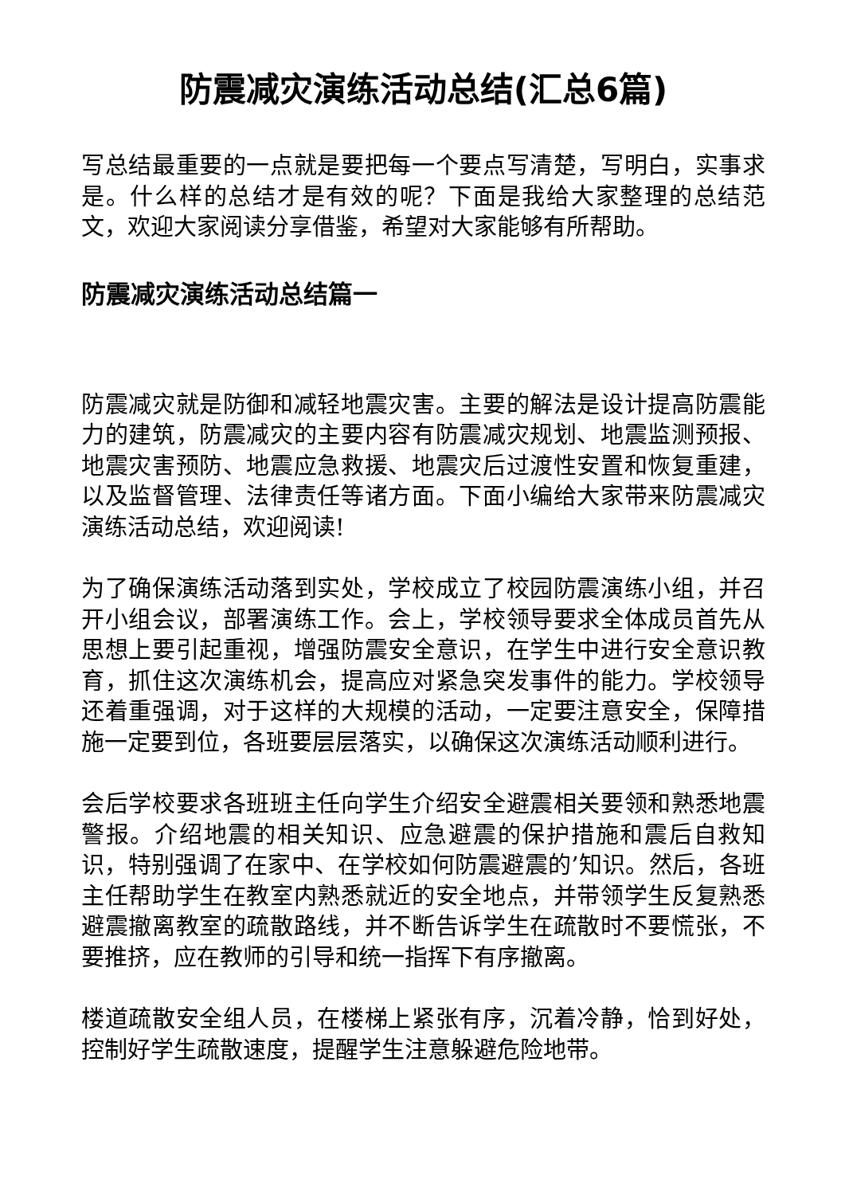防震减灾演练活动总结(汇总6篇)
写总结最重要的一点就是要把每一个要点写清楚，写明白，实事求是。什么样的总结才是有效的呢？下面是我给大家整理的总结范文，欢迎大家阅读分享借鉴，希望对大家能够有所帮助。
防震减灾演练活动总结篇一
防震减灾就是防御和减轻地震灾害。主要的解法是设计提高防震能力的建筑，防震减灾的主要内容有防震减灾规划、地震监测预报、地震灾害预防、地震应急救援、地震灾后过渡性安置和恢复重建，以及监督管理、法律责任等诸方面。下面小编给大家带来防震减灾演练活动总结，欢迎阅读!
为了确保演练活动落到实处，学校成立了校园防震演练小组，并召开小组会议，部署演练工作。会上，学校领导要求全体成员首先从思想上要引起重视，增强防震安全意识，在学生中进行安全意识教育，抓住这次演练机会，提高应对紧急突发事件的能力。学校领导还着重强调，对于这样的大规模的活动，一定要注意安全，保障措施一定要到位，各班要层层落实，以确保这次演练活动顺利进行。
会后学校要求各班班主任向学生介绍安全避震相关要领和熟悉地震警报。介绍地震的相关知识、应急避震的保护措施和震后自救知识，特别强调了在家中、在学校如何防震避震的’知识。然后，各班主任帮助学生在教室内熟悉就近的安全地点，并带领学生反复熟悉避震撤离教室的疏散路线，并不断告诉学生在疏散时不要慌张，不要推挤，应在教师的引导和统一指挥下有序撤离。
楼道疏散安全组人员，在楼梯上紧张有序，沉着冷静，恰到好处，控制好学生疏散速度，提醒学生注意躲避危险地带。